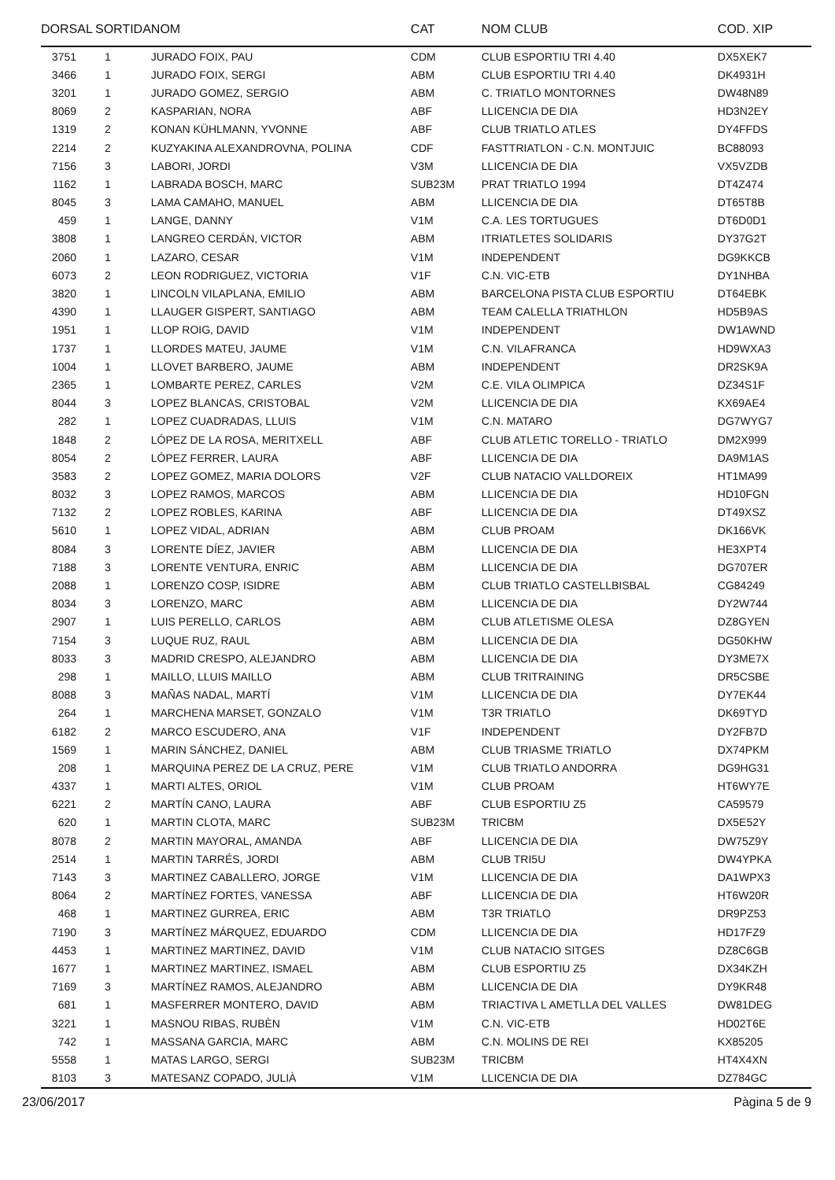| DORSAL | SORTIDA | NOM | CAT | NOM CLUB | COD. XIP |
| --- | --- | --- | --- | --- | --- |
| 3751 | 1 | JURADO FOIX, PAU | CDM | CLUB ESPORTIU TRI 4.40 | DX5XEK7 |
| 3466 | 1 | JURADO FOIX, SERGI | ABM | CLUB ESPORTIU TRI 4.40 | DK4931H |
| 3201 | 1 | JURADO GOMEZ, SERGIO | ABM | C. TRIATLO MONTORNES | DW48N89 |
| 8069 | 2 | KASPARIAN, NORA | ABF | LLICENCIA DE DIA | HD3N2EY |
| 1319 | 2 | KONAN KÜHLMANN, YVONNE | ABF | CLUB TRIATLO ATLES | DY4FFDS |
| 2214 | 2 | KUZYAKINA ALEXANDROVNA, POLINA | CDF | FASTTRIATLON - C.N. MONTJUIC | BC88093 |
| 7156 | 3 | LABORI, JORDI | V3M | LLICENCIA DE DIA | VX5VZDB |
| 1162 | 1 | LABRADA BOSCH, MARC | SUB23M | PRAT TRIATLO 1994 | DT4Z474 |
| 8045 | 3 | LAMA CAMAHO, MANUEL | ABM | LLICENCIA DE DIA | DT65T8B |
| 459 | 1 | LANGE, DANNY | V1M | C.A. LES TORTUGUES | DT6D0D1 |
| 3808 | 1 | LANGREO CERDÁN, VICTOR | ABM | ITRIATLETES SOLIDARIS | DY37G2T |
| 2060 | 1 | LAZARO, CESAR | V1M | INDEPENDENT | DG9KKCB |
| 6073 | 2 | LEON RODRIGUEZ, VICTORIA | V1F | C.N. VIC-ETB | DY1NHBA |
| 3820 | 1 | LINCOLN VILAPLANA, EMILIO | ABM | BARCELONA PISTA CLUB ESPORTIU | DT64EBK |
| 4390 | 1 | LLAUGER GISPERT, SANTIAGO | ABM | TEAM CALELLA TRIATHLON | HD5B9AS |
| 1951 | 1 | LLOP ROIG, DAVID | V1M | INDEPENDENT | DW1AWND |
| 1737 | 1 | LLORDES MATEU, JAUME | V1M | C.N. VILAFRANCA | HD9WXA3 |
| 1004 | 1 | LLOVET BARBERO, JAUME | ABM | INDEPENDENT | DR2SK9A |
| 2365 | 1 | LOMBARTE PEREZ, CARLES | V2M | C.E. VILA OLIMPICA | DZ34S1F |
| 8044 | 3 | LOPEZ BLANCAS, CRISTOBAL | V2M | LLICENCIA DE DIA | KX69AE4 |
| 282 | 1 | LOPEZ CUADRADAS, LLUIS | V1M | C.N. MATARO | DG7WYG7 |
| 1848 | 2 | LÓPEZ DE LA ROSA, MERITXELL | ABF | CLUB ATLETIC TORELLO - TRIATLO | DM2X999 |
| 8054 | 2 | LÓPEZ FERRER, LAURA | ABF | LLICENCIA DE DIA | DA9M1AS |
| 3583 | 2 | LOPEZ GOMEZ, MARIA DOLORS | V2F | CLUB NATACIO VALLDOREIX | HT1MA99 |
| 8032 | 3 | LOPEZ RAMOS, MARCOS | ABM | LLICENCIA DE DIA | HD10FGN |
| 7132 | 2 | LOPEZ ROBLES, KARINA | ABF | LLICENCIA DE DIA | DT49XSZ |
| 5610 | 1 | LOPEZ VIDAL, ADRIAN | ABM | CLUB PROAM | DK166VK |
| 8084 | 3 | LORENTE DÍEZ, JAVIER | ABM | LLICENCIA DE DIA | HE3XPT4 |
| 7188 | 3 | LORENTE VENTURA, ENRIC | ABM | LLICENCIA DE DIA | DG707ER |
| 2088 | 1 | LORENZO COSP, ISIDRE | ABM | CLUB TRIATLO CASTELLBISBAL | CG84249 |
| 8034 | 3 | LORENZO, MARC | ABM | LLICENCIA DE DIA | DY2W744 |
| 2907 | 1 | LUIS PERELLO, CARLOS | ABM | CLUB ATLETISME OLESA | DZ8GYEN |
| 7154 | 3 | LUQUE RUZ, RAUL | ABM | LLICENCIA DE DIA | DG50KHW |
| 8033 | 3 | MADRID CRESPO, ALEJANDRO | ABM | LLICENCIA DE DIA | DY3ME7X |
| 298 | 1 | MAILLO, LLUIS MAILLO | ABM | CLUB TRITRAINING | DR5CSBE |
| 8088 | 3 | MAÑAS NADAL, MARTÍ | V1M | LLICENCIA DE DIA | DY7EK44 |
| 264 | 1 | MARCHENA MARSET, GONZALO | V1M | T3R TRIATLO | DK69TYD |
| 6182 | 2 | MARCO ESCUDERO, ANA | V1F | INDEPENDENT | DY2FB7D |
| 1569 | 1 | MARIN SÁNCHEZ, DANIEL | ABM | CLUB TRIASME TRIATLO | DX74PKM |
| 208 | 1 | MARQUINA PEREZ DE LA CRUZ, PERE | V1M | CLUB TRIATLO ANDORRA | DG9HG31 |
| 4337 | 1 | MARTI ALTES, ORIOL | V1M | CLUB PROAM | HT6WY7E |
| 6221 | 2 | MARTÍN CANO, LAURA | ABF | CLUB ESPORTIU Z5 | CA59579 |
| 620 | 1 | MARTIN CLOTA, MARC | SUB23M | TRICBM | DX5E52Y |
| 8078 | 2 | MARTIN MAYORAL, AMANDA | ABF | LLICENCIA DE DIA | DW75Z9Y |
| 2514 | 1 | MARTIN TARRÉS, JORDI | ABM | CLUB TRI5U | DW4YPKA |
| 7143 | 3 | MARTINEZ CABALLERO, JORGE | V1M | LLICENCIA DE DIA | DA1WPX3 |
| 8064 | 2 | MARTÍNEZ FORTES, VANESSA | ABF | LLICENCIA DE DIA | HT6W20R |
| 468 | 1 | MARTINEZ GURREA, ERIC | ABM | T3R TRIATLO | DR9PZ53 |
| 7190 | 3 | MARTÍNEZ MÁRQUEZ, EDUARDO | CDM | LLICENCIA DE DIA | HD17FZ9 |
| 4453 | 1 | MARTINEZ MARTINEZ, DAVID | V1M | CLUB NATACIO SITGES | DZ8C6GB |
| 1677 | 1 | MARTINEZ MARTINEZ, ISMAEL | ABM | CLUB ESPORTIU Z5 | DX34KZH |
| 7169 | 3 | MARTÍNEZ RAMOS, ALEJANDRO | ABM | LLICENCIA DE DIA | DY9KR48 |
| 681 | 1 | MASFERRER MONTERO, DAVID | ABM | TRIACTIVA L AMETLLA DEL VALLES | DW81DEG |
| 3221 | 1 | MASNOU RIBAS, RUBÈN | V1M | C.N. VIC-ETB | HD02T6E |
| 742 | 1 | MASSANA GARCIA, MARC | ABM | C.N. MOLINS DE REI | KX85205 |
| 5558 | 1 | MATAS LARGO, SERGI | SUB23M | TRICBM | HT4X4XN |
| 8103 | 3 | MATESANZ COPADO, JULIÀ | V1M | LLICENCIA DE DIA | DZ784GC |
23/06/2017 Pàgina 5 de 9